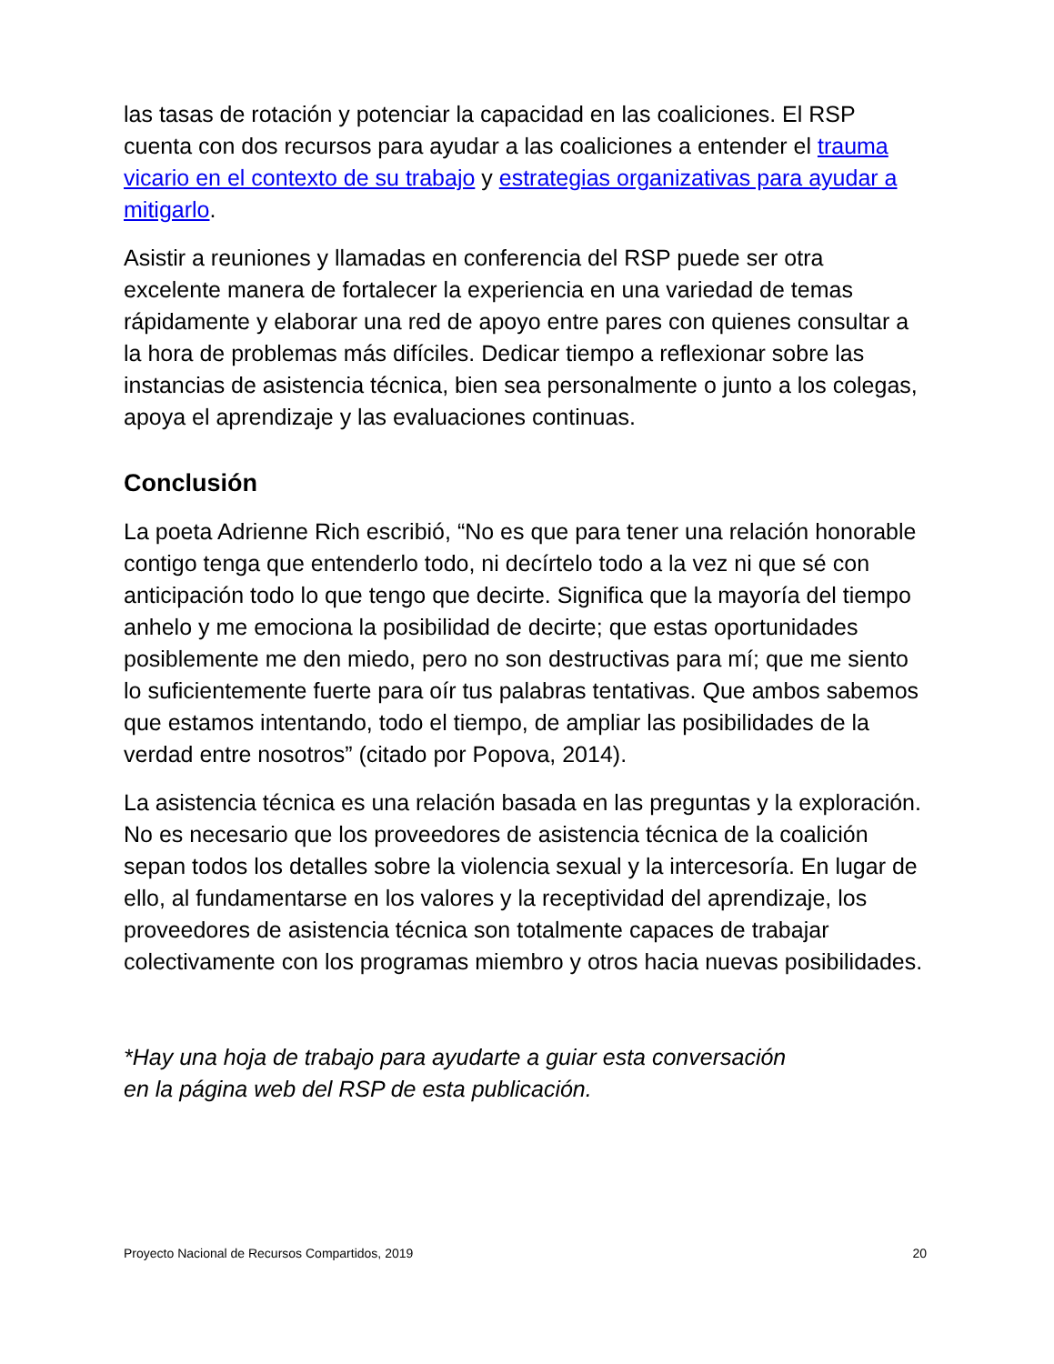las tasas de rotación y potenciar la capacidad en las coaliciones. El RSP cuenta con dos recursos para ayudar a las coaliciones a entender el trauma vicario en el contexto de su trabajo y estrategias organizativas para ayudar a mitigarlo.
Asistir a reuniones y llamadas en conferencia del RSP puede ser otra excelente manera de fortalecer la experiencia en una variedad de temas rápidamente y elaborar una red de apoyo entre pares con quienes consultar a la hora de problemas más difíciles. Dedicar tiempo a reflexionar sobre las instancias de asistencia técnica, bien sea personalmente o junto a los colegas, apoya el aprendizaje y las evaluaciones continuas.
Conclusión
La poeta Adrienne Rich escribió, “No es que para tener una relación honorable contigo tenga que entenderlo todo, ni decírtelo todo a la vez ni que sé con anticipación todo lo que tengo que decirte. Significa que la mayoría del tiempo anhelo y me emociona la posibilidad de decirte; que estas oportunidades posiblemente me den miedo, pero no son destructivas para mí; que me siento lo suficientemente fuerte para oír tus palabras tentativas. Que ambos sabemos que estamos intentando, todo el tiempo, de ampliar las posibilidades de la verdad entre nosotros” (citado por Popova, 2014).
La asistencia técnica es una relación basada en las preguntas y la exploración. No es necesario que los proveedores de asistencia técnica de la coalición sepan todos los detalles sobre la violencia sexual y la intercesoría. En lugar de ello, al fundamentarse en los valores y la receptividad del aprendizaje, los proveedores de asistencia técnica son totalmente capaces de trabajar colectivamente con los programas miembro y otros hacia nuevas posibilidades.
*Hay una hoja de trabajo para ayudarte a guiar esta conversación
en la página web del RSP de esta publicación.
Proyecto Nacional de Recursos Compartidos, 2019 20